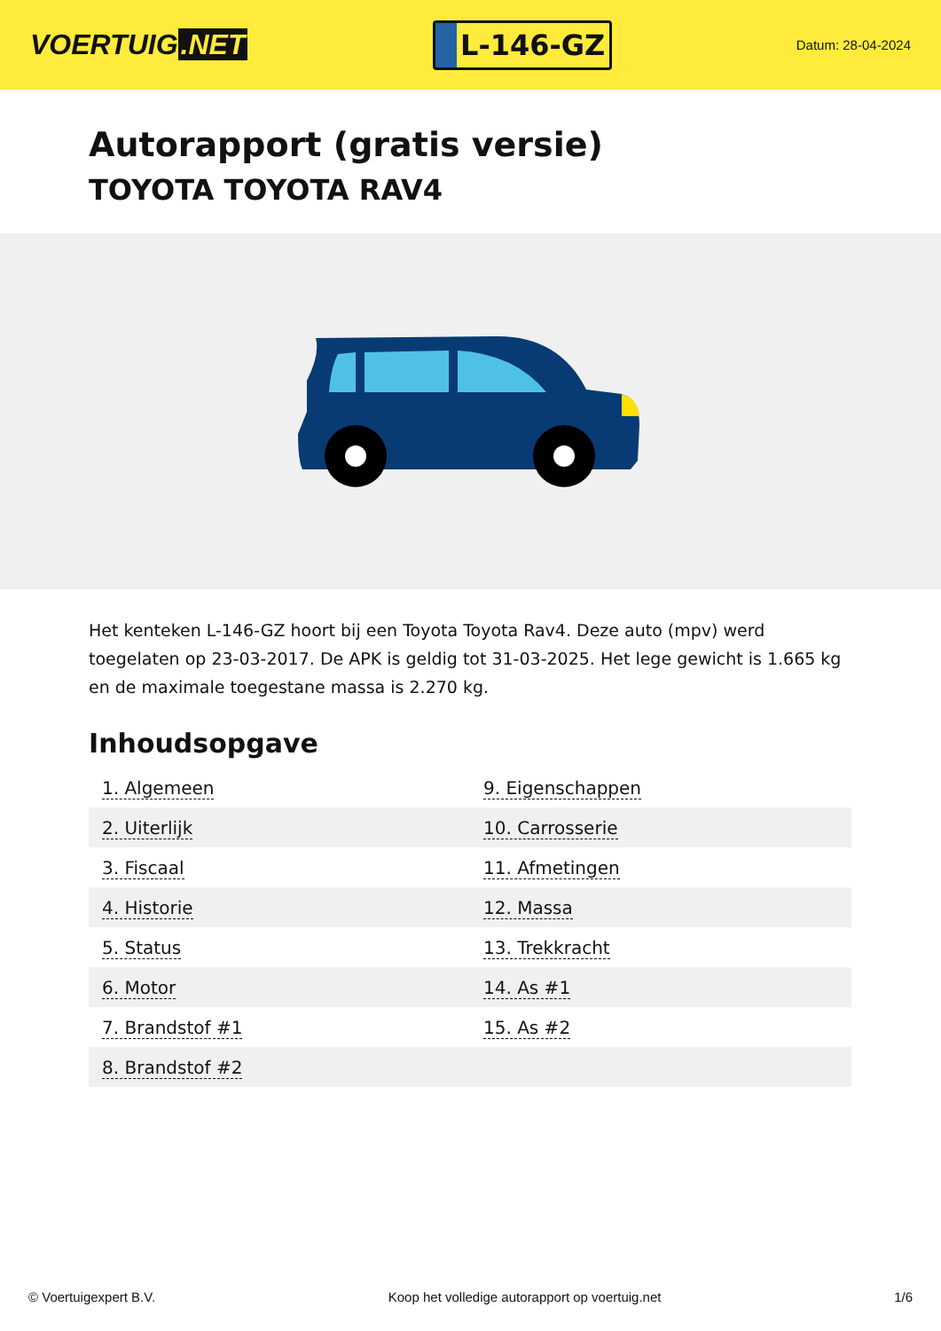VOERTUIG.NET
L-146-GZ
Datum: 28-04-2024
Autorapport (gratis versie)
TOYOTA TOYOTA RAV4
Het kenteken L-146-GZ hoort bij een Toyota Toyota Rav4. Deze auto (mpv) werd toegelaten op 23-03-2017. De APK is geldig tot 31-03-2025. Het lege gewicht is 1.665 kg en de maximale toegestane massa is 2.270 kg.
Inhoudsopgave
| 1. Algemeen | 9. Eigenschappen |
| 2. Uiterlijk | 10. Carrosserie |
| 3. Fiscaal | 11. Afmetingen |
| 4. Historie | 12. Massa |
| 5. Status | 13. Trekkracht |
| 6. Motor | 14. As #1 |
| 7. Brandstof #1 | 15. As #2 |
| 8. Brandstof #2 | |
© Voertuigexpert B.V. Koop het volledige autorapport op voertuig.net 1/6